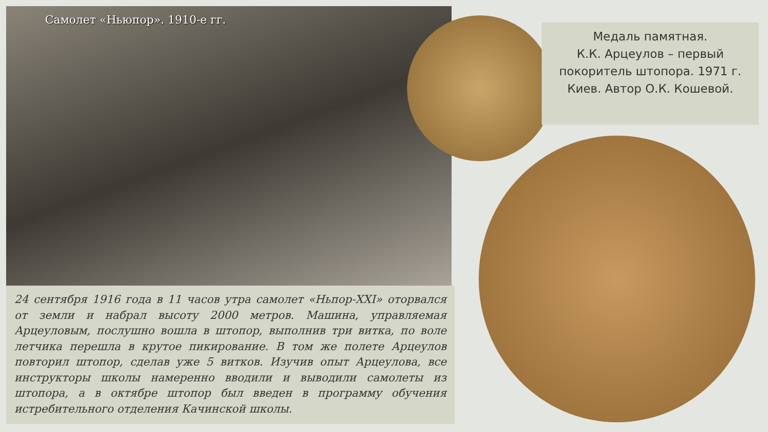Самолет «Ньюпор». 1910-е гг.
24 сентября 1916 года в 11 часов утра самолет «Ньпор-XXI» оторвался от земли и набрал высоту 2000 метров. Машина, управляемая Арцеуловым, послушно вошла в штопор, выполнив три витка, по воле летчика перешла в крутое пикирование. В том же полете Арцеулов повторил штопор, сделав уже 5 витков. Изучив опыт Арцеулова, все инструкторы школы намеренно вводили и выводили самолеты из штопора, а в октябре штопор был введен в программу обучения истребительного отделения Качинской школы.
Медаль памятная.
К.К. Арцеулов – первый
покоритель штопора. 1971 г.
Киев. Автор О.К. Кошевой.